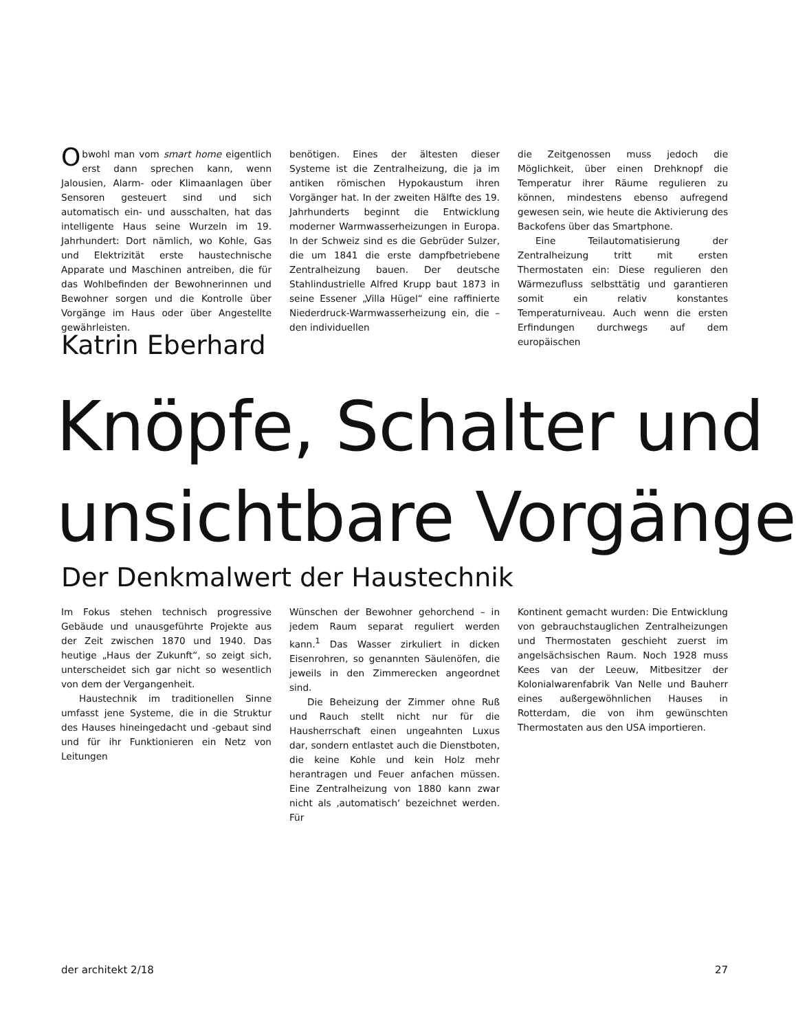Obwohl man vom smart home eigentlich erst dann sprechen kann, wenn Jalousien, Alarm- oder Klimaanlagen über Sensoren gesteuert sind und sich automatisch ein- und ausschalten, hat das intelligente Haus seine Wurzeln im 19. Jahrhundert: Dort nämlich, wo Kohle, Gas und Elektrizität erste haustechnische Apparate und Maschinen antreiben, die für das Wohlbefinden der Bewohnerinnen und Bewohner sorgen und die Kontrolle über Vorgänge im Haus oder über Angestellte gewährleisten.
benötigen. Eines der ältesten dieser Systeme ist die Zentralheizung, die ja im antiken römischen Hypokaustum ihren Vorgänger hat. In der zweiten Hälfte des 19. Jahrhunderts beginnt die Entwicklung moderner Warmwasserheizungen in Europa. In der Schweiz sind es die Gebrüder Sulzer, die um 1841 die erste dampfbetriebene Zentralheizung bauen. Der deutsche Stahlindustrielle Alfred Krupp baut 1873 in seine Essener „Villa Hügel“ eine raffinierte Niederdruck-Warmwasserheizung ein, die – den individuellen
die Zeitgenossen muss jedoch die Möglichkeit, über einen Drehknopf die Temperatur ihrer Räume regulieren zu können, mindestens ebenso aufregend gewesen sein, wie heute die Aktivierung des Backofens über das Smartphone.
Eine Teilautomatisierung der Zentralheizung tritt mit ersten Thermostaten ein: Diese regulieren den Wärmezufluss selbsttätig und garantieren somit ein relativ konstantes Temperaturniveau. Auch wenn die ersten Erfindungen durchwegs auf dem europäischen
Katrin Eberhard
Knöpfe, Schalter und
unsichtbare Vorgänge
Der Denkmalwert der Haustechnik
Im Fokus stehen technisch progressive Gebäude und unausgeführte Projekte aus der Zeit zwischen 1870 und 1940. Das heutige „Haus der Zukunft“, so zeigt sich, unterscheidet sich gar nicht so wesentlich von dem der Vergangenheit.
Haustechnik im traditionellen Sinne umfasst jene Systeme, die in die Struktur des Hauses hineingedacht und -gebaut sind und für ihr Funktionieren ein Netz von Leitungen
Wünschen der Bewohner gehorchend – in jedem Raum separat reguliert werden kann.<sup>1</sup> Das Wasser zirkuliert in dicken Eisenrohren, so genannten Säulenöfen, die jeweils in den Zimmerecken angeordnet sind.
Die Beheizung der Zimmer ohne Ruß und Rauch stellt nicht nur für die Hausherrschaft einen ungeahnten Luxus dar, sondern entlastet auch die Dienstboten, die keine Kohle und kein Holz mehr herantragen und Feuer anfachen müssen. Eine Zentralheizung von 1880 kann zwar nicht als ‚automatisch‘ bezeichnet werden. Für
Kontinent gemacht wurden: Die Entwicklung von gebrauchstauglichen Zentralheizungen und Thermostaten geschieht zuerst im angelsächsischen Raum. Noch 1928 muss Kees van der Leeuw, Mitbesitzer der Kolonialwarenfabrik Van Nelle und Bauherr eines außergewöhnlichen Hauses in Rotterdam, die von ihm gewünschten Thermostaten aus den USA importieren.
der architekt 2/18 27